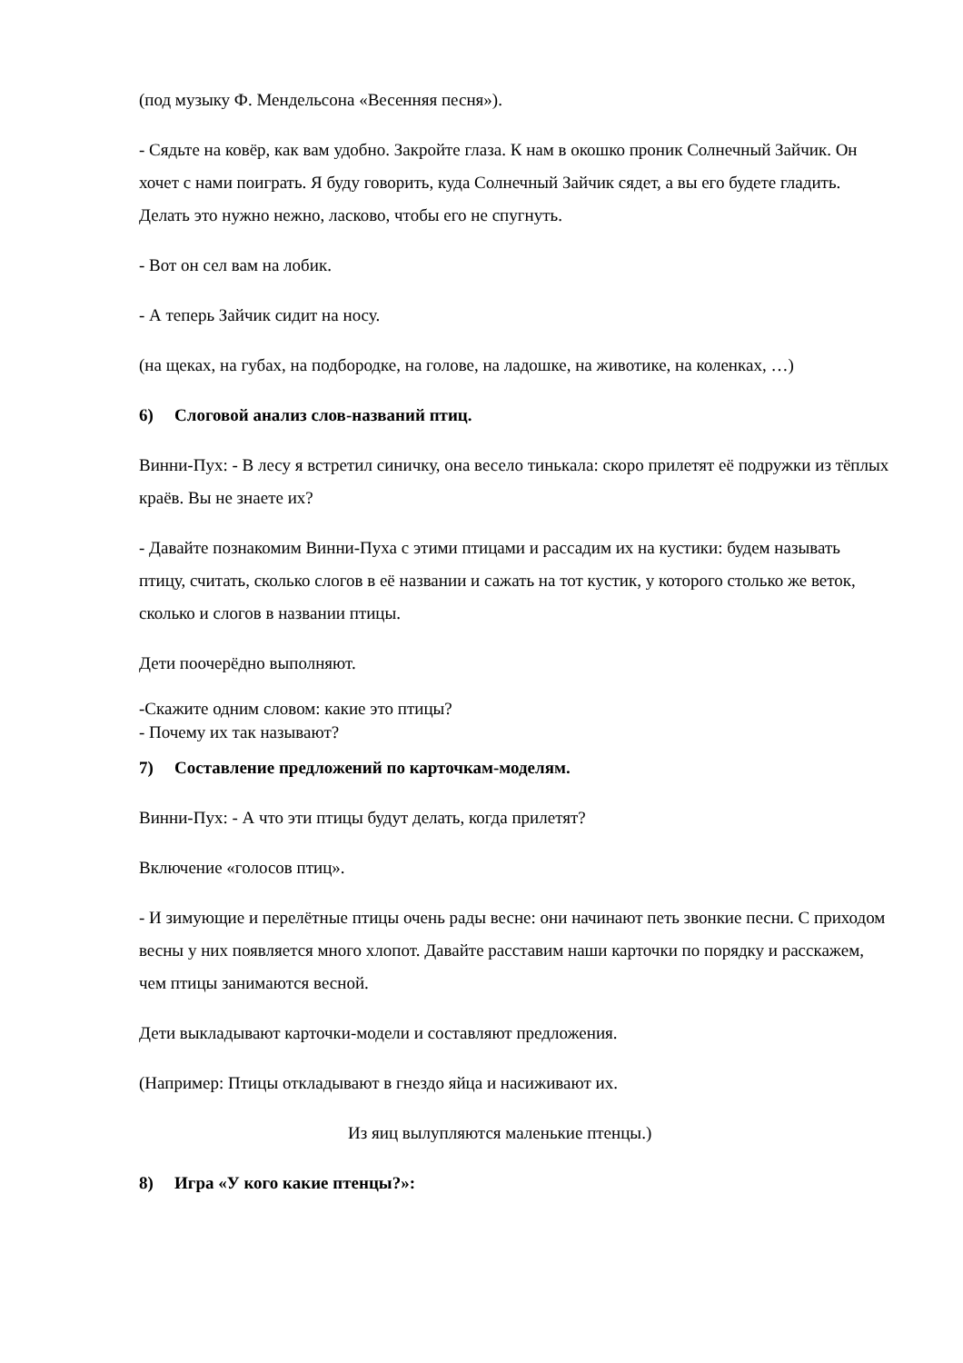(под музыку Ф. Мендельсона «Весенняя песня»).
- Сядьте на ковёр, как вам удобно. Закройте глаза. К нам в окошко проник Солнечный Зайчик. Он хочет с нами поиграть. Я буду говорить, куда Солнечный Зайчик сядет, а вы его будете гладить. Делать это нужно нежно, ласково, чтобы его не спугнуть.
- Вот он сел вам на лобик.
- А теперь Зайчик сидит на носу.
(на щеках, на губах, на подбородке, на голове, на ладошке, на животике, на коленках, …)
6) Слоговой анализ слов-названий птиц.
Винни-Пух: - В лесу я встретил синичку, она весело тинькала: скоро прилетят её подружки из тёплых краёв. Вы не знаете их?
- Давайте познакомим Винни-Пуха с этими птицами и рассадим их на кустики: будем называть птицу, считать, сколько слогов в её названии и сажать на тот кустик, у которого столько же веток, сколько и слогов в названии птицы.
Дети поочерёдно выполняют.
-Скажите одним словом: какие это птицы?
- Почему их так называют?
7) Составление предложений по карточкам-моделям.
Винни-Пух: - А что эти птицы будут делать, когда прилетят?
Включение «голосов птиц».
- И зимующие и перелётные птицы очень рады весне: они начинают петь звонкие песни. С приходом весны у них появляется много хлопот. Давайте расставим наши карточки по порядку и расскажем, чем птицы занимаются весной.
Дети выкладывают карточки-модели и составляют предложения.
(Например: Птицы откладывают в гнездо яйца и насиживают их.
Из яиц вылупляются маленькие птенцы.)
8) Игра «У кого какие птенцы?»: